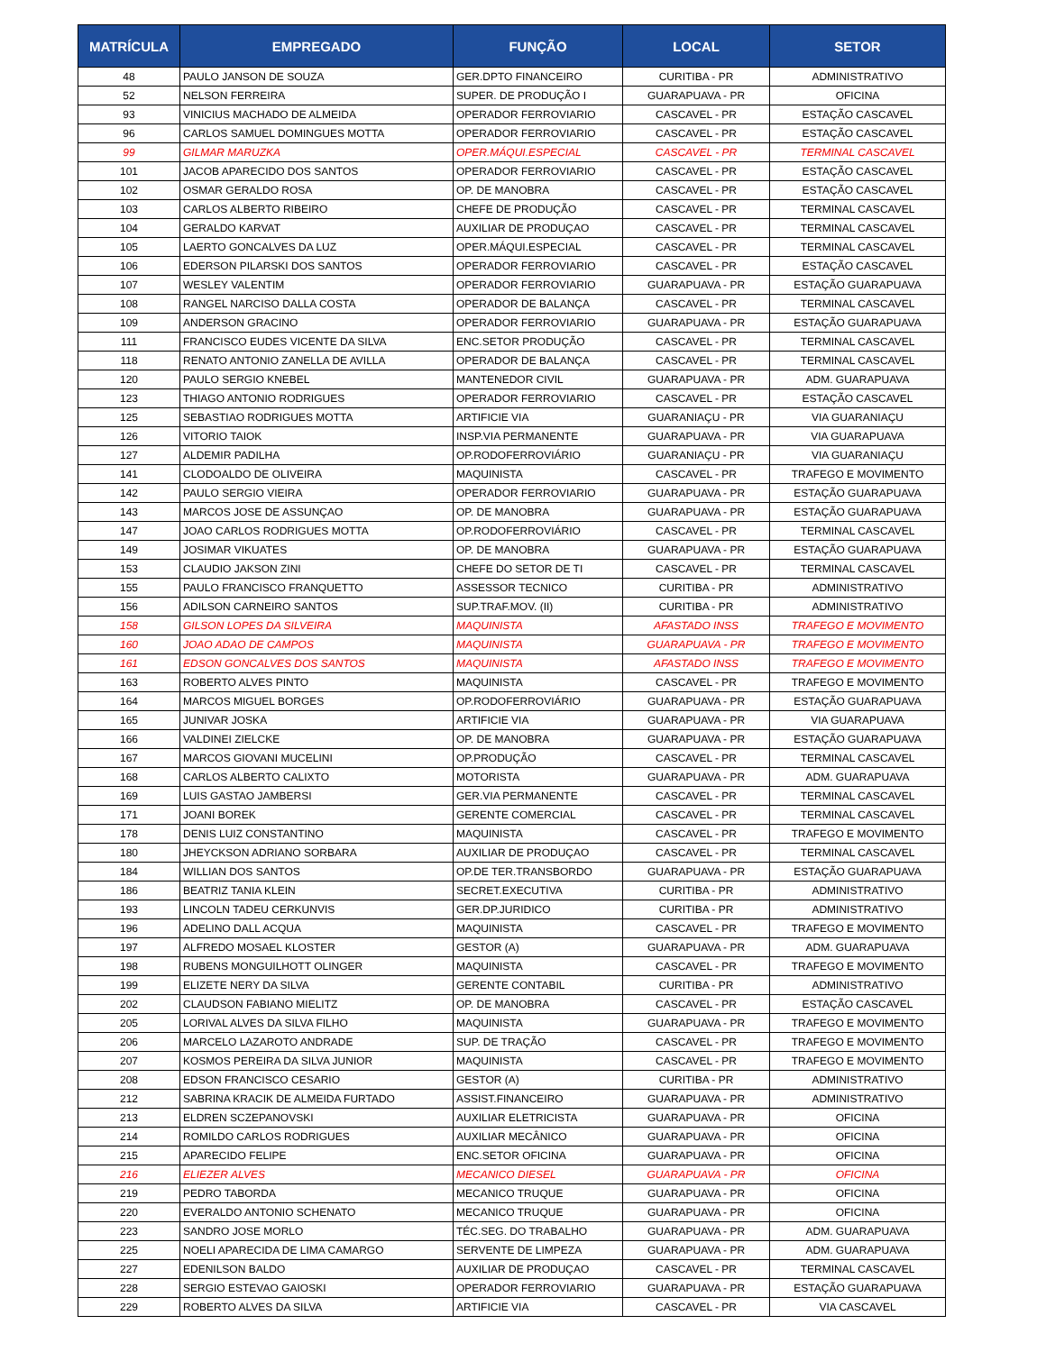| MATRÍCULA | EMPREGADO | FUNÇÃO | LOCAL | SETOR |
| --- | --- | --- | --- | --- |
| 48 | PAULO JANSON DE SOUZA | GER.DPTO FINANCEIRO | CURITIBA - PR | ADMINISTRATIVO |
| 52 | NELSON FERREIRA | SUPER. DE PRODUÇÃO I | GUARAPUAVA - PR | OFICINA |
| 93 | VINICIUS MACHADO DE ALMEIDA | OPERADOR FERROVIARIO | CASCAVEL - PR | ESTAÇÃO CASCAVEL |
| 96 | CARLOS SAMUEL DOMINGUES MOTTA | OPERADOR FERROVIARIO | CASCAVEL - PR | ESTAÇÃO CASCAVEL |
| 99 | GILMAR MARUZKA | OPER.MÁQUI.ESPECIAL | CASCAVEL - PR | TERMINAL CASCAVEL |
| 101 | JACOB APARECIDO DOS SANTOS | OPERADOR FERROVIARIO | CASCAVEL - PR | ESTAÇÃO CASCAVEL |
| 102 | OSMAR GERALDO ROSA | OP. DE MANOBRA | CASCAVEL - PR | ESTAÇÃO CASCAVEL |
| 103 | CARLOS ALBERTO RIBEIRO | CHEFE DE PRODUÇÃO | CASCAVEL - PR | TERMINAL CASCAVEL |
| 104 | GERALDO KARVAT | AUXILIAR DE PRODUÇAO | CASCAVEL - PR | TERMINAL CASCAVEL |
| 105 | LAERTO GONCALVES DA LUZ | OPER.MÁQUI.ESPECIAL | CASCAVEL - PR | TERMINAL CASCAVEL |
| 106 | EDERSON PILARSKI DOS SANTOS | OPERADOR FERROVIARIO | CASCAVEL - PR | ESTAÇÃO CASCAVEL |
| 107 | WESLEY VALENTIM | OPERADOR FERROVIARIO | GUARAPUAVA - PR | ESTAÇÃO GUARAPUAVA |
| 108 | RANGEL NARCISO DALLA COSTA | OPERADOR DE BALANÇA | CASCAVEL - PR | TERMINAL CASCAVEL |
| 109 | ANDERSON GRACINO | OPERADOR FERROVIARIO | GUARAPUAVA - PR | ESTAÇÃO GUARAPUAVA |
| 111 | FRANCISCO EUDES VICENTE DA SILVA | ENC.SETOR PRODUÇÃO | CASCAVEL - PR | TERMINAL CASCAVEL |
| 118 | RENATO ANTONIO ZANELLA DE AVILLA | OPERADOR DE BALANÇA | CASCAVEL - PR | TERMINAL CASCAVEL |
| 120 | PAULO SERGIO KNEBEL | MANTENEDOR CIVIL | GUARAPUAVA - PR | ADM. GUARAPUAVA |
| 123 | THIAGO ANTONIO RODRIGUES | OPERADOR FERROVIARIO | CASCAVEL - PR | ESTAÇÃO CASCAVEL |
| 125 | SEBASTIAO RODRIGUES MOTTA | ARTIFICIE VIA | GUARANIAÇU - PR | VIA GUARANIAÇU |
| 126 | VITORIO TAIOK | INSP.VIA PERMANENTE | GUARAPUAVA - PR | VIA GUARAPUAVA |
| 127 | ALDEMIR PADILHA | OP.RODOFERROVIÁRIO | GUARANIAÇU - PR | VIA GUARANIAÇU |
| 141 | CLODOALDO DE OLIVEIRA | MAQUINISTA | CASCAVEL - PR | TRAFEGO E MOVIMENTO |
| 142 | PAULO SERGIO VIEIRA | OPERADOR FERROVIARIO | GUARAPUAVA - PR | ESTAÇÃO GUARAPUAVA |
| 143 | MARCOS JOSE DE ASSUNÇAO | OP. DE MANOBRA | GUARAPUAVA - PR | ESTAÇÃO GUARAPUAVA |
| 147 | JOAO CARLOS RODRIGUES MOTTA | OP.RODOFERROVIÁRIO | CASCAVEL - PR | TERMINAL CASCAVEL |
| 149 | JOSIMAR VIKUATES | OP. DE MANOBRA | GUARAPUAVA - PR | ESTAÇÃO GUARAPUAVA |
| 153 | CLAUDIO JAKSON ZINI | CHEFE DO SETOR DE TI | CASCAVEL - PR | TERMINAL CASCAVEL |
| 155 | PAULO FRANCISCO FRANQUETTO | ASSESSOR TECNICO | CURITIBA - PR | ADMINISTRATIVO |
| 156 | ADILSON CARNEIRO SANTOS | SUP.TRAF.MOV. (II) | CURITIBA - PR | ADMINISTRATIVO |
| 158 | GILSON LOPES DA SILVEIRA | MAQUINISTA | AFASTADO INSS | TRAFEGO E MOVIMENTO |
| 160 | JOAO ADAO DE CAMPOS | MAQUINISTA | GUARAPUAVA - PR | TRAFEGO E MOVIMENTO |
| 161 | EDSON GONCALVES DOS SANTOS | MAQUINISTA | AFASTADO INSS | TRAFEGO E MOVIMENTO |
| 163 | ROBERTO ALVES PINTO | MAQUINISTA | CASCAVEL - PR | TRAFEGO E MOVIMENTO |
| 164 | MARCOS MIGUEL BORGES | OP.RODOFERROVIÁRIO | GUARAPUAVA - PR | ESTAÇÃO GUARAPUAVA |
| 165 | JUNIVAR JOSKA | ARTIFICIE VIA | GUARAPUAVA - PR | VIA GUARAPUAVA |
| 166 | VALDINEI ZIELCKE | OP. DE MANOBRA | GUARAPUAVA - PR | ESTAÇÃO GUARAPUAVA |
| 167 | MARCOS GIOVANI MUCELINI | OP.PRODUÇÃO | CASCAVEL - PR | TERMINAL CASCAVEL |
| 168 | CARLOS ALBERTO CALIXTO | MOTORISTA | GUARAPUAVA - PR | ADM. GUARAPUAVA |
| 169 | LUIS GASTAO JAMBERSI | GER.VIA PERMANENTE | CASCAVEL - PR | TERMINAL CASCAVEL |
| 171 | JOANI BOREK | GERENTE COMERCIAL | CASCAVEL - PR | TERMINAL CASCAVEL |
| 178 | DENIS LUIZ CONSTANTINO | MAQUINISTA | CASCAVEL - PR | TRAFEGO E MOVIMENTO |
| 180 | JHEYCKSON ADRIANO SORBARA | AUXILIAR DE PRODUÇAO | CASCAVEL - PR | TERMINAL CASCAVEL |
| 184 | WILLIAN DOS SANTOS | OP.DE TER.TRANSBORDO | GUARAPUAVA - PR | ESTAÇÃO GUARAPUAVA |
| 186 | BEATRIZ TANIA KLEIN | SECRET.EXECUTIVA | CURITIBA - PR | ADMINISTRATIVO |
| 193 | LINCOLN TADEU CERKUNVIS | GER.DP.JURIDICO | CURITIBA - PR | ADMINISTRATIVO |
| 196 | ADELINO DALL ACQUA | MAQUINISTA | CASCAVEL - PR | TRAFEGO E MOVIMENTO |
| 197 | ALFREDO MOSAEL KLOSTER | GESTOR (A) | GUARAPUAVA - PR | ADM. GUARAPUAVA |
| 198 | RUBENS MONGUILHOTT OLINGER | MAQUINISTA | CASCAVEL - PR | TRAFEGO E MOVIMENTO |
| 199 | ELIZETE NERY DA SILVA | GERENTE CONTABIL | CURITIBA - PR | ADMINISTRATIVO |
| 202 | CLAUDSON FABIANO MIELITZ | OP. DE MANOBRA | CASCAVEL - PR | ESTAÇÃO CASCAVEL |
| 205 | LORIVAL ALVES DA SILVA FILHO | MAQUINISTA | GUARAPUAVA - PR | TRAFEGO E MOVIMENTO |
| 206 | MARCELO LAZAROTO ANDRADE | SUP. DE TRAÇÃO | CASCAVEL - PR | TRAFEGO E MOVIMENTO |
| 207 | KOSMOS PEREIRA DA SILVA JUNIOR | MAQUINISTA | CASCAVEL - PR | TRAFEGO E MOVIMENTO |
| 208 | EDSON FRANCISCO CESARIO | GESTOR (A) | CURITIBA - PR | ADMINISTRATIVO |
| 212 | SABRINA KRACIK DE ALMEIDA FURTADO | ASSIST.FINANCEIRO | GUARAPUAVA - PR | ADMINISTRATIVO |
| 213 | ELDREN SCZEPANOVSKI | AUXILIAR ELETRICISTA | GUARAPUAVA - PR | OFICINA |
| 214 | ROMILDO CARLOS RODRIGUES | AUXILIAR MECÂNICO | GUARAPUAVA - PR | OFICINA |
| 215 | APARECIDO FELIPE | ENC.SETOR OFICINA | GUARAPUAVA - PR | OFICINA |
| 216 | ELIEZER ALVES | MECANICO DIESEL | GUARAPUAVA - PR | OFICINA |
| 219 | PEDRO TABORDA | MECANICO TRUQUE | GUARAPUAVA - PR | OFICINA |
| 220 | EVERALDO ANTONIO SCHENATO | MECANICO TRUQUE | GUARAPUAVA - PR | OFICINA |
| 223 | SANDRO JOSE MORLO | TÉC.SEG. DO TRABALHO | GUARAPUAVA - PR | ADM. GUARAPUAVA |
| 225 | NOELI APARECIDA DE LIMA CAMARGO | SERVENTE DE LIMPEZA | GUARAPUAVA - PR | ADM. GUARAPUAVA |
| 227 | EDENILSON BALDO | AUXILIAR DE PRODUÇAO | CASCAVEL - PR | TERMINAL CASCAVEL |
| 228 | SERGIO ESTEVAO GAIOSKI | OPERADOR FERROVIARIO | GUARAPUAVA - PR | ESTAÇÃO GUARAPUAVA |
| 229 | ROBERTO ALVES DA SILVA | ARTIFICIE VIA | CASCAVEL - PR | VIA CASCAVEL |